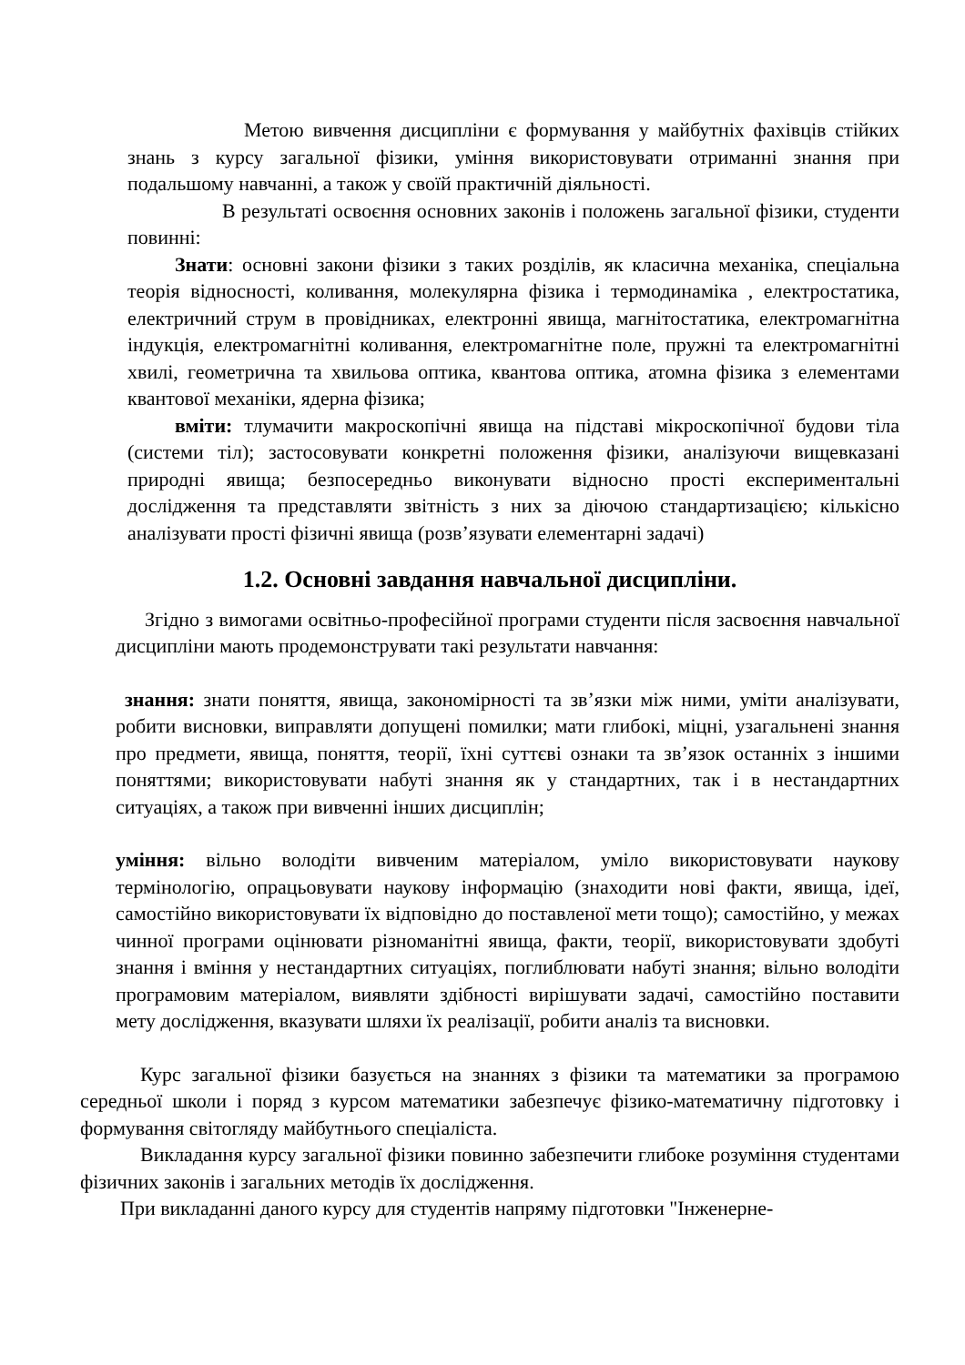Метою вивчення дисципліни є формування у майбутніх фахівців стійких знань з курсу загальної фізики, уміння використовувати отриманні знання при подальшому навчанні, а також у своїй практичній діяльності.
В результаті освоєння основних законів і положень загальної фізики, студенти повинні:
Знати: основні закони фізики з таких розділів, як класична механіка, спеціальна теорія відносності, коливання, молекулярна фізика і термодинаміка , електростатика, електричний струм в провідниках, електронні явища, магнітостатика, електромагнітна індукція, електромагнітні коливання, електромагнітне поле, пружні та електромагнітні хвилі, геометрична та хвильова оптика, квантова оптика, атомна фізика з елементами квантової механіки, ядерна фізика;
вміти: тлумачити макроскопічні явища на підставі мікроскопічної будови тіла (системи тіл); застосовувати конкретні положення фізики, аналізуючи вищевказані природні явища; безпосередньо виконувати відносно прості експериментальні дослідження та представляти звітність з них за діючою стандартизацією; кількісно аналізувати прості фізичні явища (розв’язувати елементарні задачі)
1.2. Основні завдання навчальної дисципліни.
Згідно з вимогами освітньо-професійної програми студенти після засвоєння навчальної дисципліни мають продемонструвати такі результати навчання:
знання: знати поняття, явища, закономірності та зв’язки між ними, уміти аналізувати, робити висновки, виправляти допущені помилки; мати глибокі, міцні, узагальнені знання про предмети, явища, поняття, теорії, їхні суттєві ознаки та зв’язок останніх з іншими поняттями; використовувати набуті знання як у стандартних, так і в нестандартних ситуаціях, а також при вивченні інших дисциплін;
уміння: вільно володіти вивченим матеріалом, уміло використовувати наукову термінологію, опрацьовувати наукову інформацію (знаходити нові факти, явища, ідеї, самостійно використовувати їх відповідно до поставленої мети тощо); самостійно, у межах чинної програми оцінювати різноманітні явища, факти, теорії, використовувати здобуті знання і вміння у нестандартних ситуаціях, поглиблювати набуті знання; вільно володіти програмовим матеріалом, виявляти здібності вирішувати задачі, самостійно поставити мету дослідження, вказувати шляхи їх реалізації, робити аналіз та висновки.
Курс загальної фізики базується на знаннях з фізики та математики за програмою середньої школи і поряд з курсом математики забезпечує фізико-математичну підготовку і формування світогляду майбутнього спеціаліста.
Викладання курсу загальної фізики повинно забезпечити глибоке розуміння студентами фізичних законів і загальних методів їх дослідження.
При викладанні даного курсу для студентів напряму підготовки "Інженерне-